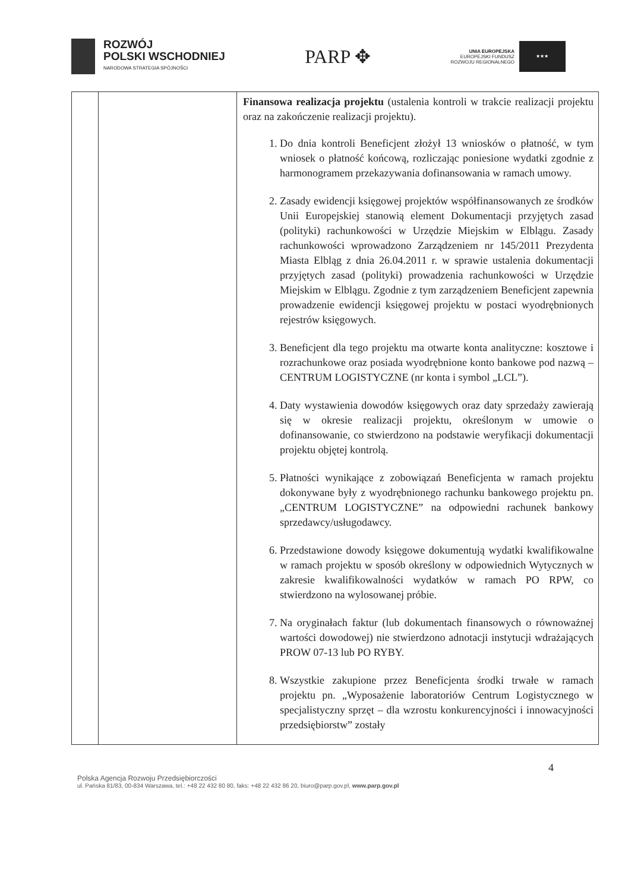ROZWÓJ
POLSKI WSCHODNIEJ
NARODOWA STRATEGIA SPÓJNOŚCI
PARP ✥
UNIA EUROPEJSKA
EUROPEJSKI FUNDUSZ
ROZWOJU REGIONALNEGO
★★★
| | | Finansowa realizacja projektu (ustalenia kontroli w trakcie realizacji projektu oraz na zakończenie realizacji projektu). 1. Do dnia kontroli Beneficjent złożył 13 wniosków o płatność, w tym wniosek o płatność końcową, rozliczając poniesione wydatki zgodnie z harmonogramem przekazywania dofinansowania w ramach umowy. 2. Zasady ewidencji księgowej projektów współfinansowanych ze środków Unii Europejskiej stanowią element Dokumentacji przyjętych zasad (polityki) rachunkowości w Urzędzie Miejskim w Elblągu. Zasady rachunkowości wprowadzono Zarządzeniem nr 145/2011 Prezydenta Miasta Elbląg z dnia 26.04.2011 r. w sprawie ustalenia dokumentacji przyjętych zasad (polityki) prowadzenia rachunkowości w Urzędzie Miejskim w Elblągu. Zgodnie z tym zarządzeniem Beneficjent zapewnia prowadzenie ewidencji księgowej projektu w postaci wyodrębnionych rejestrów księgowych. 3. Beneficjent dla tego projektu ma otwarte konta analityczne: kosztowe i rozrachunkowe oraz posiada wyodrębnione konto bankowe pod nazwą – CENTRUM LOGISTYCZNE (nr konta i symbol „LCL”). 4. Daty wystawienia dowodów księgowych oraz daty sprzedaży zawierają się w okresie realizacji projektu, określonym w umowie o dofinansowanie, co stwierdzono na podstawie weryfikacji dokumentacji projektu objętej kontrolą. 5. Płatności wynikające z zobowiązań Beneficjenta w ramach projektu dokonywane były z wyodrębnionego rachunku bankowego projektu pn. „CENTRUM LOGISTYCZNE” na odpowiedni rachunek bankowy sprzedawcy/usługodawcy. 6. Przedstawione dowody księgowe dokumentują wydatki kwalifikowalne w ramach projektu w sposób określony w odpowiednich Wytycznych w zakresie kwalifikowalności wydatków w ramach PO RPW, co stwierdzono na wylosowanej próbie. 7. Na oryginałach faktur (lub dokumentach finansowych o równoważnej wartości dowodowej) nie stwierdzono adnotacji instytucji wdrażających PROW 07-13 lub PO RYBY. 8. Wszystkie zakupione przez Beneficjenta środki trwałe w ramach projektu pn. „Wyposażenie laboratoriów Centrum Logistycznego w specjalistyczny sprzęt – dla wzrostu konkurencyjności i innowacyjności przedsiębiorstw” zostały |
4
Polska Agencja Rozwoju Przedsiębiorczości
ul. Pańska 81/83, 00-834 Warszawa, tel.: +48 22 432 80 80, faks: +48 22 432 86 20, biuro@parp.gov.pl, www.parp.gov.pl